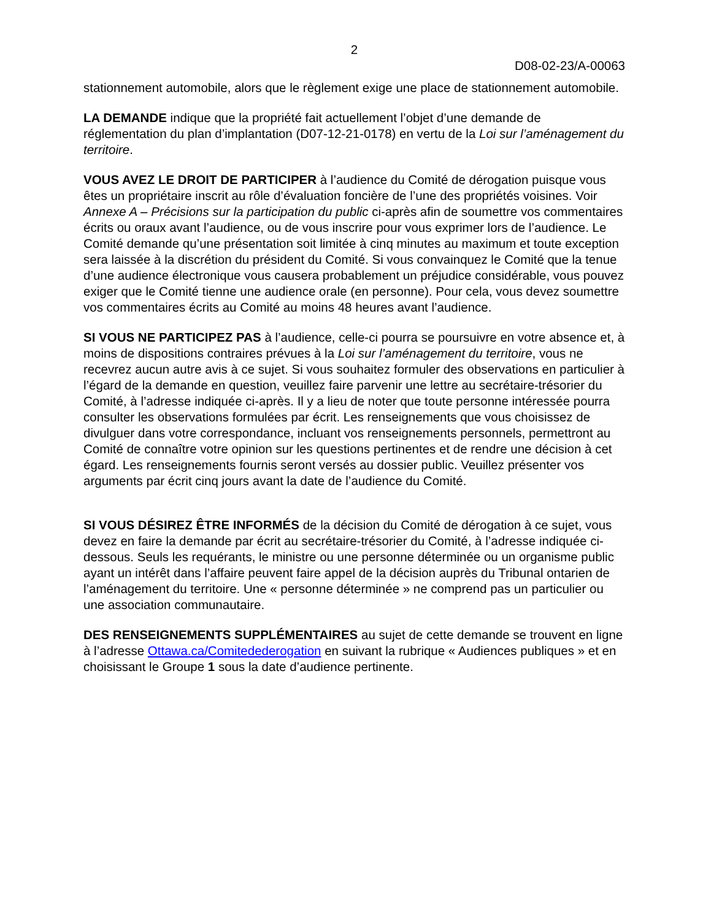2
D08-02-23/A-00063
stationnement automobile, alors que le règlement exige une place de stationnement automobile.
LA DEMANDE indique que la propriété fait actuellement l’objet d’une demande de réglementation du plan d’implantation (D07-12-21-0178) en vertu de la Loi sur l’aménagement du territoire.
VOUS AVEZ LE DROIT DE PARTICIPER à l’audience du Comité de dérogation puisque vous êtes un propriétaire inscrit au rôle d’évaluation foncière de l’une des propriétés voisines. Voir Annexe A – Précisions sur la participation du public ci-après afin de soumettre vos commentaires écrits ou oraux avant l’audience, ou de vous inscrire pour vous exprimer lors de l’audience. Le Comité demande qu’une présentation soit limitée à cinq minutes au maximum et toute exception sera laissée à la discrétion du président du Comité. Si vous convainquez le Comité que la tenue d’une audience électronique vous causera probablement un préjudice considérable, vous pouvez exiger que le Comité tienne une audience orale (en personne). Pour cela, vous devez soumettre vos commentaires écrits au Comité au moins 48 heures avant l’audience.
SI VOUS NE PARTICIPEZ PAS à l’audience, celle-ci pourra se poursuivre en votre absence et, à moins de dispositions contraires prévues à la Loi sur l’aménagement du territoire, vous ne recevrez aucun autre avis à ce sujet. Si vous souhaitez formuler des observations en particulier à l’égard de la demande en question, veuillez faire parvenir une lettre au secrétaire-trésorier du Comité, à l’adresse indiquée ci-après. Il y a lieu de noter que toute personne intéressée pourra consulter les observations formulées par écrit. Les renseignements que vous choisissez de divulguer dans votre correspondance, incluant vos renseignements personnels, permettront au Comité de connaître votre opinion sur les questions pertinentes et de rendre une décision à cet égard. Les renseignements fournis seront versés au dossier public. Veuillez présenter vos arguments par écrit cinq jours avant la date de l’audience du Comité.
SI VOUS DÉSIREZ ÊTRE INFORMÉS de la décision du Comité de dérogation à ce sujet, vous devez en faire la demande par écrit au secrétaire-trésorier du Comité, à l’adresse indiquée ci-dessous. Seuls les requérants, le ministre ou une personne déterminée ou un organisme public ayant un intérêt dans l’affaire peuvent faire appel de la décision auprès du Tribunal ontarien de l’aménagement du territoire. Une « personne déterminée » ne comprend pas un particulier ou une association communautaire.
DES RENSEIGNEMENTS SUPPLÉMENTAIRES au sujet de cette demande se trouvent en ligne à l’adresse Ottawa.ca/Comitedederogation en suivant la rubrique « Audiences publiques » et en choisissant le Groupe 1 sous la date d’audience pertinente.